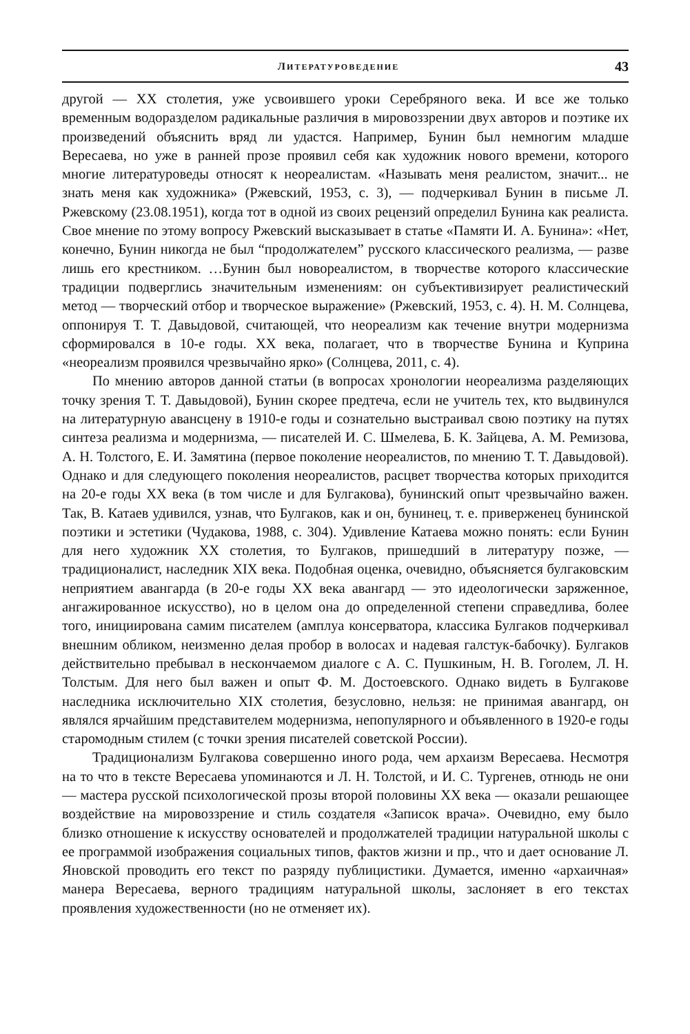ЛИТЕРАТУРОВЕДЕНИЕ 43
другой — XX столетия, уже усвоившего уроки Серебряного века. И все же только временным водоразделом радикальные различия в мировоззрении двух авторов и поэтике их произведений объяснить вряд ли удастся. Например, Бунин был немногим младше Вересаева, но уже в ранней прозе проявил себя как художник нового времени, которого многие литературоведы относят к неореалистам. «Называть меня реалистом, значит... не знать меня как художника» (Ржевский, 1953, с. 3), — подчеркивал Бунин в письме Л. Ржевскому (23.08.1951), когда тот в одной из своих рецензий определил Бунина как реалиста. Свое мнение по этому вопросу Ржевский высказывает в статье «Памяти И. А. Бунина»: «Нет, конечно, Бунин никогда не был “продолжателем” русского классического реализма, — разве лишь его крестником. …Бунин был новореалистом, в творчестве которого классические традиции подверглись значительным изменениям: он субъективизирует реалистический метод — творческий отбор и творческое выражение» (Ржевский, 1953, с. 4). Н. М. Солнцева, оппонируя Т. Т. Давыдовой, считающей, что неореализм как течение внутри модернизма сформировался в 10-е годы. XX века, полагает, что в творчестве Бунина и Куприна «неореализм проявился чрезвычайно ярко» (Солнцева, 2011, с. 4).
По мнению авторов данной статьи (в вопросах хронологии неореализма разделяющих точку зрения Т. Т. Давыдовой), Бунин скорее предтеча, если не учитель тех, кто выдвинулся на литературную авансцену в 1910-е годы и сознательно выстраивал свою поэтику на путях синтеза реализма и модернизма, — писателей И. С. Шмелева, Б. К. Зайцева, А. М. Ремизова, А. Н. Толстого, Е. И. Замятина (первое поколение неореалистов, по мнению Т. Т. Давыдовой). Однако и для следующего поколения неореалистов, расцвет творчества которых приходится на 20-е годы XX века (в том числе и для Булгакова), бунинский опыт чрезвычайно важен. Так, В. Катаев удивился, узнав, что Булгаков, как и он, бунинец, т. е. приверженец бунинской поэтики и эстетики (Чудакова, 1988, с. 304). Удивление Катаева можно понять: если Бунин для него художник XX столетия, то Булгаков, пришедший в литературу позже, — традиционалист, наследник XIX века. Подобная оценка, очевидно, объясняется булгаковским неприятием авангарда (в 20-е годы XX века авангард — это идеологически заряженное, ангажированное искусство), но в целом она до определенной степени справедлива, более того, инициирована самим писателем (амплуа консерватора, классика Булгаков подчеркивал внешним обликом, неизменно делая пробор в волосах и надевая галстук-бабочку). Булгаков действительно пребывал в нескончаемом диалоге с А. С. Пушкиным, Н. В. Гоголем, Л. Н. Толстым. Для него был важен и опыт Ф. М. Достоевского. Однако видеть в Булгакове наследника исключительно XIX столетия, безусловно, нельзя: не принимая авангард, он являлся ярчайшим представителем модернизма, непопулярного и объявленного в 1920-е годы старомодным стилем (с точки зрения писателей советской России).
Традиционализм Булгакова совершенно иного рода, чем архаизм Вересаева. Несмотря на то что в тексте Вересаева упоминаются и Л. Н. Толстой, и И. С. Тургенев, отнюдь не они — мастера русской психологической прозы второй половины XX века — оказали решающее воздействие на мировоззрение и стиль создателя «Записок врача». Очевидно, ему было близко отношение к искусству основателей и продолжателей традиции натуральной школы с ее программой изображения социальных типов, фактов жизни и пр., что и дает основание Л. Яновской проводить его текст по разряду публицистики. Думается, именно «архаичная» манера Вересаева, верного традициям натуральной школы, заслоняет в его текстах проявления художественности (но не отменяет их).